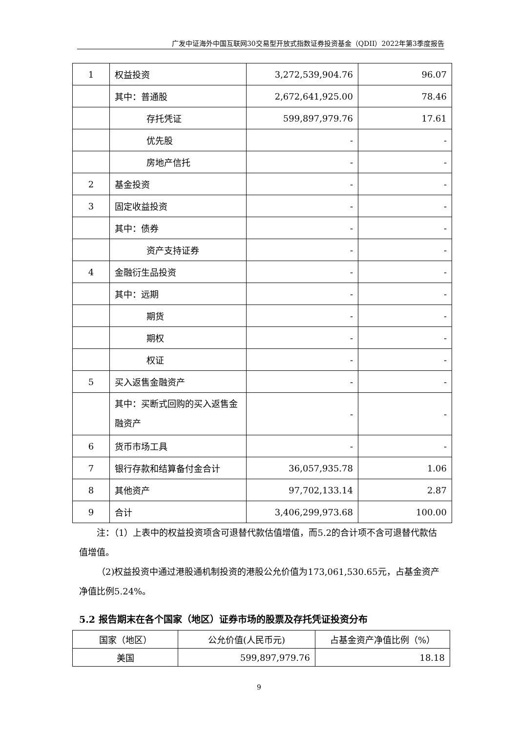广发中证海外中国互联网30交易型开放式指数证券投资基金（QDII）2022年第3季度报告
| 1 | 权益投资 | 3,272,539,904.76 | 96.07 |
| | 其中：普通股 | 2,672,641,925.00 | 78.46 |
| | 存托凭证 | 599,897,979.76 | 17.61 |
| | 优先股 | - | - |
| | 房地产信托 | - | - |
| 2 | 基金投资 | - | - |
| 3 | 固定收益投资 | - | - |
| | 其中：债券 | - | - |
| | 资产支持证券 | - | - |
| 4 | 金融衍生品投资 | - | - |
| | 其中：远期 | - | - |
| | 期货 | - | - |
| | 期权 | - | - |
| | 权证 | - | - |
| 5 | 买入返售金融资产 | - | - |
| | 其中：买断式回购的买入返售金融资产 | - | - |
| 6 | 货币市场工具 | - | - |
| 7 | 银行存款和结算备付金合计 | 36,057,935.78 | 1.06 |
| 8 | 其他资产 | 97,702,133.14 | 2.87 |
| 9 | 合计 | 3,406,299,973.68 | 100.00 |
注：（1）上表中的权益投资项含可退替代款估值增值，而5.2的合计项不含可退替代款估值增值。
（2)权益投资中通过港股通机制投资的港股公允价值为173,061,530.65元，占基金资产净值比例5.24%。
5.2 报告期末在各个国家（地区）证券市场的股票及存托凭证投资分布
| 国家（地区） | 公允价值(人民币元) | 占基金资产净值比例（%） |
| --- | --- | --- |
| 美国 | 599,897,979.76 | 18.18 |
9